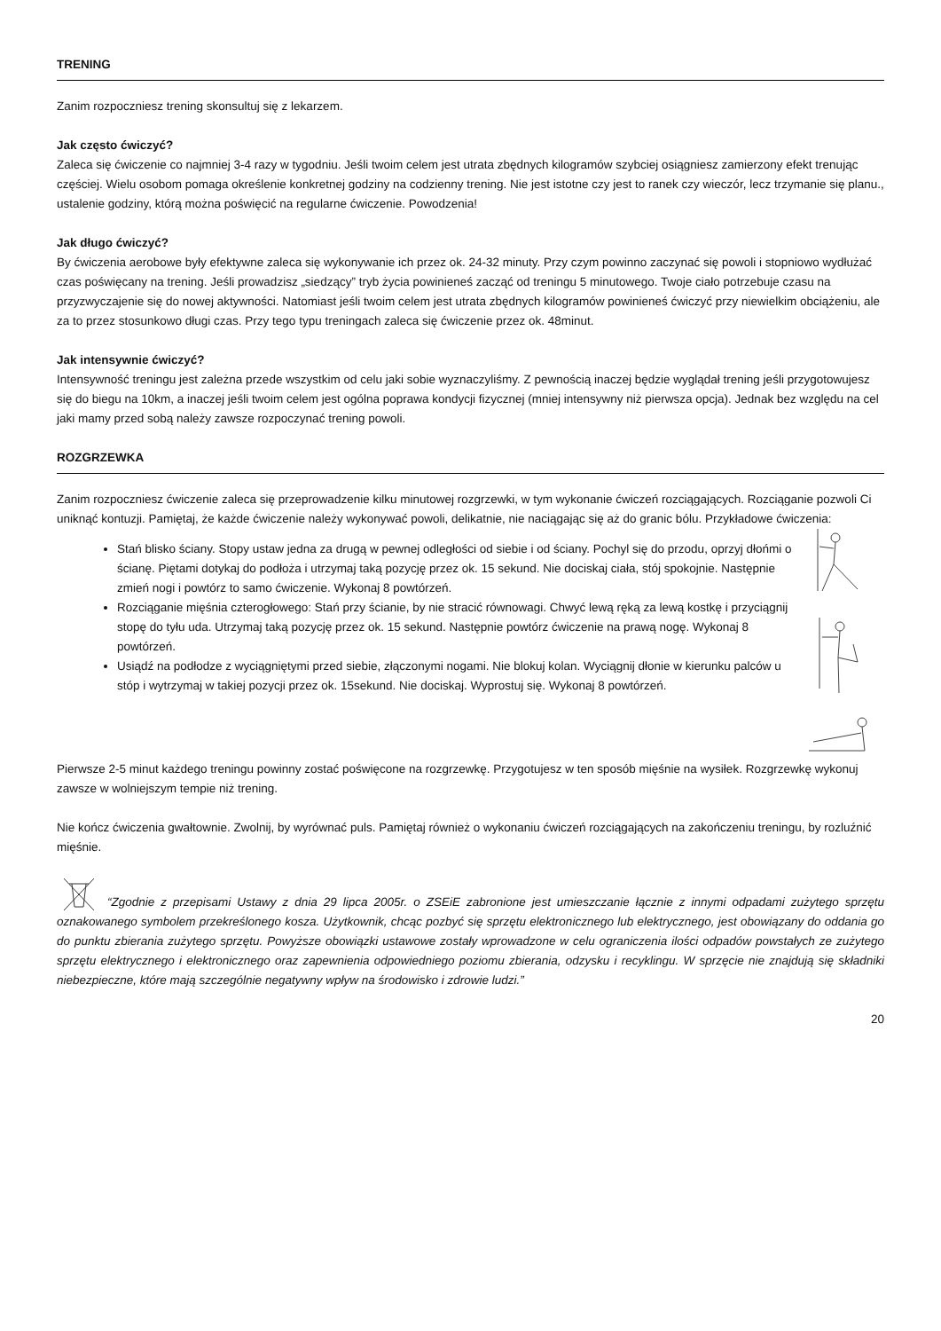TRENING
Zanim rozpoczniesz trening skonsultuj się z lekarzem.
Jak często ćwiczyć?
Zaleca się ćwiczenie co najmniej 3-4 razy w tygodniu. Jeśli twoim celem jest utrata zbędnych kilogramów szybciej osiągniesz zamierzony efekt trenując częściej. Wielu osobom pomaga określenie konkretnej godziny na codzienny trening. Nie jest istotne czy jest to ranek czy wieczór, lecz trzymanie się planu., ustalenie godziny, którą można poświęcić na regularne ćwiczenie. Powodzenia!
Jak długo ćwiczyć?
By ćwiczenia aerobowe były efektywne zaleca się wykonywanie ich przez ok. 24-32 minuty. Przy czym powinno zaczynać się powoli i stopniowo wydłużać czas poświęcany na trening. Jeśli prowadzisz „siedzący” tryb życia powinieneś zacząć od treningu 5 minutowego. Twoje ciało potrzebuje czasu na przyzwyczajenie się do nowej aktywności. Natomiast jeśli twoim celem jest utrata zbędnych kilogramów powinieneś ćwiczyć przy niewielkim obciążeniu, ale za to przez stosunkowo długi czas. Przy tego typu treningach zaleca się ćwiczenie przez ok. 48minut.
Jak intensywnie ćwiczyć?
Intensywność treningu jest zależna przede wszystkim od celu jaki sobie wyznaczyliśmy. Z pewnością inaczej będzie wyglądał trening jeśli przygotowujesz się do biegu na 10km, a inaczej jeśli twoim celem jest ogólna poprawa kondycji fizycznej (mniej intensywny niż pierwsza opcja). Jednak bez względu na cel jaki mamy przed sobą należy zawsze rozpoczynać trening powoli.
ROZGRZEWKA
Zanim rozpoczniesz ćwiczenie zaleca się przeprowadzenie kilku minutowej rozgrzewki, w tym wykonanie ćwiczeń rozciągających. Rozciąganie pozwoli Ci uniknąć kontuzji. Pamiętaj, że każde ćwiczenie należy wykonywać powoli, delikatnie, nie naciągając się aż do granic bólu. Przykładowe ćwiczenia:
Stań blisko ściany. Stopy ustaw jedna za drugą w pewnej odległości od siebie i od ściany. Pochyl się do przodu, oprzyj dłońmi o ścianę. Piętami dotykaj do podłoża i utrzymaj taką pozycję przez ok. 15 sekund. Nie dociskaj ciała, stój spokojnie. Następnie zmień nogi i powtórz to samo ćwiczenie. Wykonaj 8 powtórzeń.
Rozciąganie mięśnia czterogłowego: Stań przy ścianie, by nie stracić równowagi. Chwyć lewą ręką za lewą kostkę i przyciągnij stopę do tyłu uda. Utrzymaj taką pozycję przez ok. 15 sekund. Następnie powtórz ćwiczenie na prawą nogę. Wykonaj 8 powtórzeń.
Usiądź na podłodze z wyciągniętymi przed siebie, złączonymi nogami. Nie blokuj kolan. Wyciągnij dłonie w kierunku palców u stóp i wytrzymaj w takiej pozycji przez ok. 15sekund. Nie dociskaj. Wyprostuj się. Wykonaj 8 powtórzeń.
Pierwsze 2-5 minut każdego treningu powinny zostać poświęcone na rozgrzewkę. Przygotujesz w ten sposób mięśnie na wysiłek. Rozgrzewkę wykonuj zawsze w wolniejszym tempie niż trening.
Nie kończ ćwiczenia gwałtownie. Zwolnij, by wyrównać puls. Pamiętaj również o wykonaniu ćwiczeń rozciągających na zakończeniu treningu, by rozluźnić mięśnie.
“Zgodnie z przepisami Ustawy z dnia 29 lipca 2005r. o ZSEiE zabronione jest umieszczanie łącznie z innymi odpadami zużytego sprzętu oznakowanego symbolem przekreślonego kosza. Użytkownik, chcąc pozbyć się sprzętu elektronicznego lub elektrycznego, jest obowiązany do oddania go do punktu zbierania zużytego sprzętu. Powyższe obowiązki ustawowe zostały wprowadzone w celu ograniczenia ilości odpadów powstałych ze zużytego sprzętu elektrycznego i elektronicznego oraz zapewnienia odpowiedniego poziomu zbierania, odzysku i recyklingu. W sprzęcie nie znajdują się składniki niebezpieczne, które mają szczególnie negatywny wpływ na środowisko i zdrowie ludzi.”
20